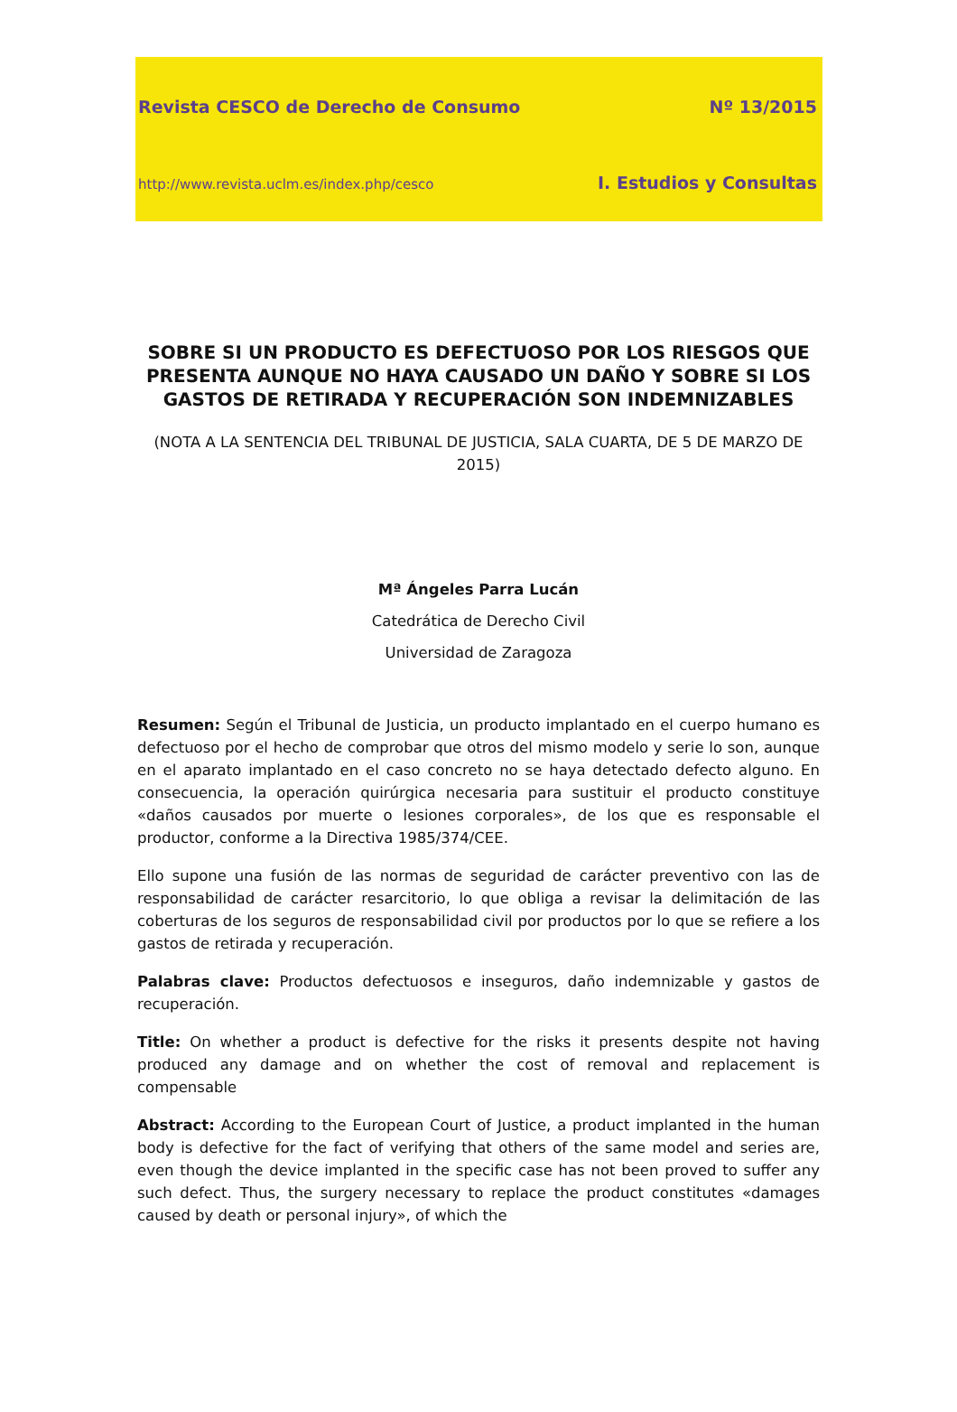Revista CESCO de Derecho de Consumo Nº 13/2015
http://www.revista.uclm.es/index.php/cesco I. Estudios y Consultas
SOBRE SI UN PRODUCTO ES DEFECTUOSO POR LOS RIESGOS QUE PRESENTA AUNQUE NO HAYA CAUSADO UN DAÑO Y SOBRE SI LOS GASTOS DE RETIRADA Y RECUPERACIÓN SON INDEMNIZABLES
(NOTA A LA SENTENCIA DEL TRIBUNAL DE JUSTICIA, SALA CUARTA, DE 5 DE MARZO DE 2015)
Mª Ángeles Parra Lucán
Catedrática de Derecho Civil
Universidad de Zaragoza
Resumen: Según el Tribunal de Justicia, un producto implantado en el cuerpo humano es defectuoso por el hecho de comprobar que otros del mismo modelo y serie lo son, aunque en el aparato implantado en el caso concreto no se haya detectado defecto alguno. En consecuencia, la operación quirúrgica necesaria para sustituir el producto constituye «daños causados por muerte o lesiones corporales», de los que es responsable el productor, conforme a la Directiva 1985/374/CEE.
Ello supone una fusión de las normas de seguridad de carácter preventivo con las de responsabilidad de carácter resarcitorio, lo que obliga a revisar la delimitación de las coberturas de los seguros de responsabilidad civil por productos por lo que se refiere a los gastos de retirada y recuperación.
Palabras clave: Productos defectuosos e inseguros, daño indemnizable y gastos de recuperación.
Title: On whether a product is defective for the risks it presents despite not having produced any damage and on whether the cost of removal and replacement is compensable
Abstract: According to the European Court of Justice, a product implanted in the human body is defective for the fact of verifying that others of the same model and series are, even though the device implanted in the specific case has not been proved to suffer any such defect. Thus, the surgery necessary to replace the product constitutes «damages caused by death or personal injury», of which the